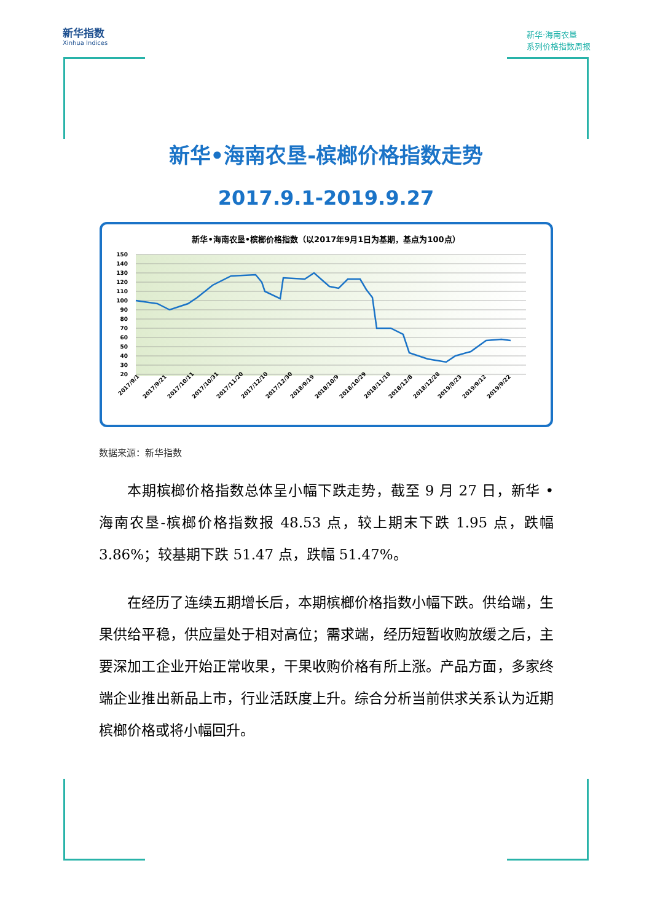新华指数
Xinhua Indices
新华·海南农垦
系列价格指数周报
新华•海南农垦-槟榔价格指数走势
2017.9.1-2019.9.27
新华•海南农垦•槟榔价格指数（以2017年9月1日为基期，基点为100点）
150
140
130
120
110
100
90
80
70
60
50
40
30
20
2017/9/1
2017/9/21
2017/10/11
2017/10/31
2017/11/20
2017/12/10
2017/12/30
2018/9/19
2018/10/9
2018/10/29
2018/11/18
2018/12/8
2018/12/28
2019/8/23
2019/9/12
2019/9/22
数据来源：新华指数
本期槟榔价格指数总体呈小幅下跌走势，截至 9 月 27 日，新华 • 海南农垦-槟榔价格指数报 48.53 点，较上期末下跌 1.95 点，跌幅 3.86%；较基期下跌 51.47 点，跌幅 51.47%。
在经历了连续五期增长后，本期槟榔价格指数小幅下跌。供给端，生果供给平稳，供应量处于相对高位；需求端，经历短暂收购放缓之后，主要深加工企业开始正常收果，干果收购价格有所上涨。产品方面，多家终端企业推出新品上市，行业活跃度上升。综合分析当前供求关系认为近期槟榔价格或将小幅回升。